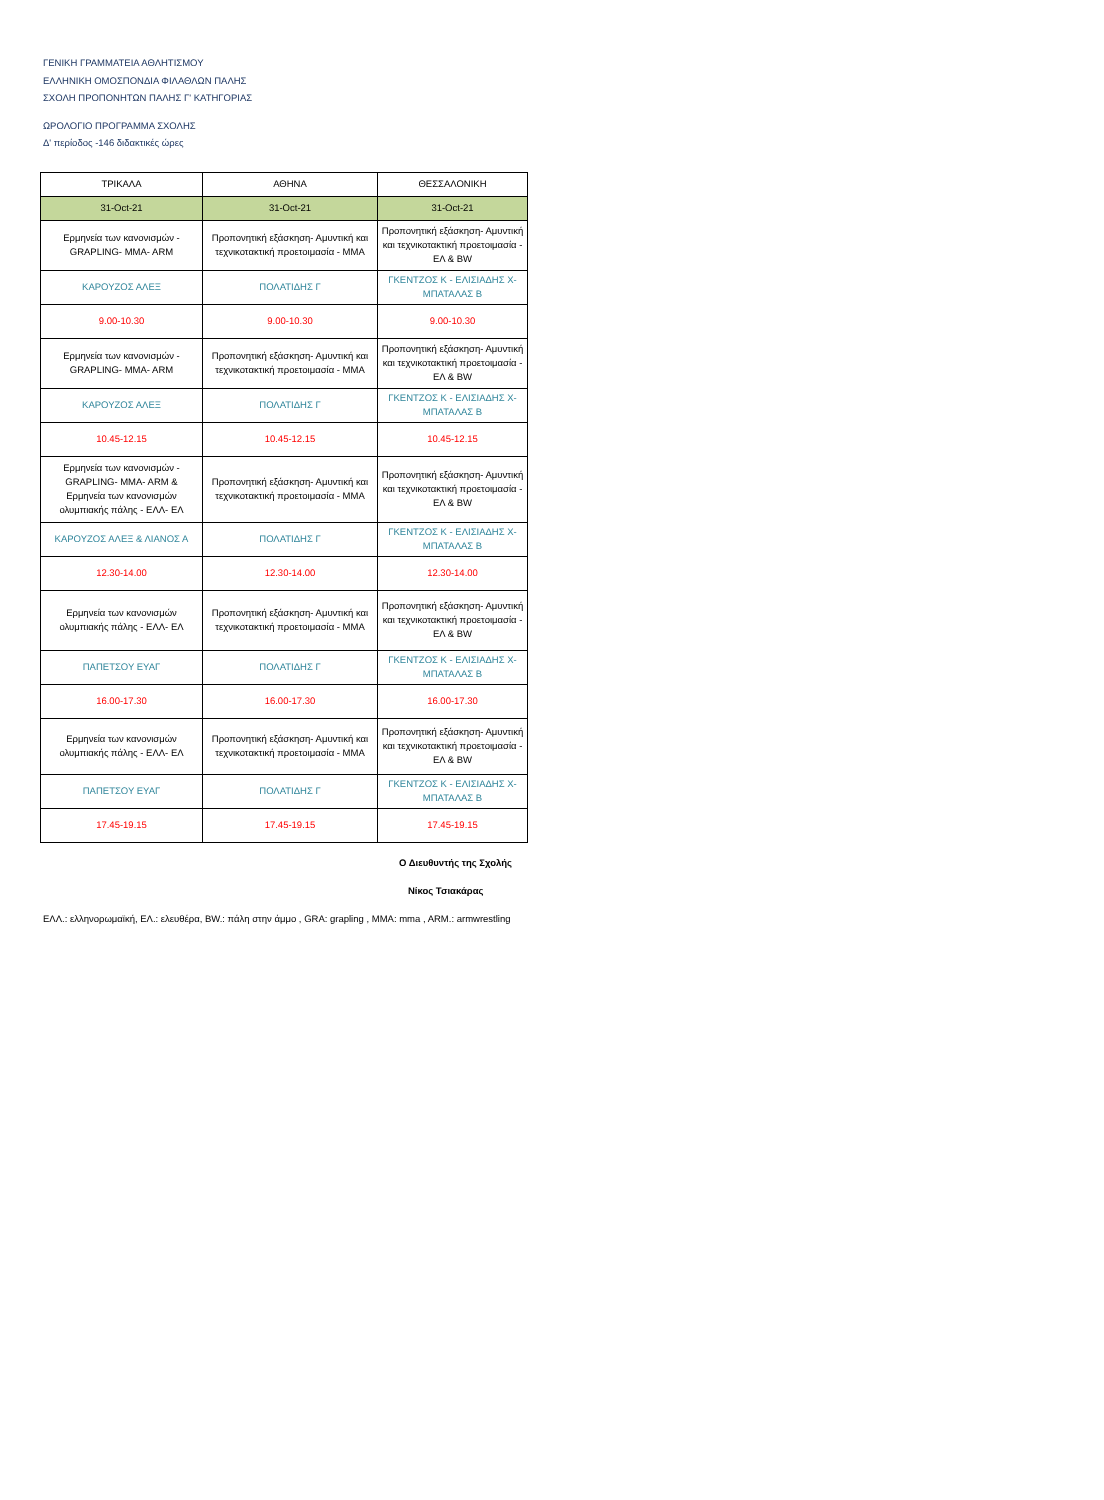ΓΕΝΙΚΗ ΓΡΑΜΜΑΤΕΙΑ ΑΘΛΗΤΙΣΜΟΥ
ΕΛΛΗΝΙΚΗ ΟΜΟΣΠΟΝΔΙΑ ΦΙΛΑΘΛΩΝ ΠΑΛΗΣ
ΣΧΟΛΗ ΠΡΟΠΟΝΗΤΩΝ ΠΑΛΗΣ Γ' ΚΑΤΗΓΟΡΙΑΣ
ΩΡΟΛΟΓΙΟ ΠΡΟΓΡΑΜΜΑ ΣΧΟΛΗΣ
Δ' περίοδος -146 διδακτικές ώρες
| ΤΡΙΚΑΛΑ | ΑΘΗΝΑ | ΘΕΣΣΑΛΟΝΙΚΗ |
| 31-Oct-21 | 31-Oct-21 | 31-Oct-21 |
| Ερμηνεία των κανονισμών - GRAPLING- MMA- ARM | Προπονητική εξάσκηση- Αμυντική και τεχνικοτακτική προετοιμασία - MMA | Προπονητική εξάσκηση- Αμυντική και τεχνικοτακτική προετοιμασία - ΕΛ & BW |
| ΚΑΡΟΥΖΟΣ ΑΛΕΞ | ΠΟΛΑΤΙΔΗΣ Γ | ΓΚΕΝΤΖΟΣ Κ - ΕΛΙΣΙΑΔΗΣ Χ- ΜΠΑΤΑΛΑΣ Β |
| 9.00-10.30 | 9.00-10.30 | 9.00-10.30 |
| Ερμηνεία των κανονισμών - GRAPLING- MMA- ARM | Προπονητική εξάσκηση- Αμυντική και τεχνικοτακτική προετοιμασία - MMA | Προπονητική εξάσκηση- Αμυντική και τεχνικοτακτική προετοιμασία - ΕΛ & BW |
| ΚΑΡΟΥΖΟΣ ΑΛΕΞ | ΠΟΛΑΤΙΔΗΣ Γ | ΓΚΕΝΤΖΟΣ Κ - ΕΛΙΣΙΑΔΗΣ Χ- ΜΠΑΤΑΛΑΣ Β |
| 10.45-12.15 | 10.45-12.15 | 10.45-12.15 |
| Ερμηνεία των κανονισμών - GRAPLING- MMA- ARM & Ερμηνεία των κανονισμών ολυμπιακής πάλης - ΕΛΛ- ΕΛ | Προπονητική εξάσκηση- Αμυντική και τεχνικοτακτική προετοιμασία - MMA | Προπονητική εξάσκηση- Αμυντική και τεχνικοτακτική προετοιμασία - ΕΛ & BW |
| ΚΑΡΟΥΖΟΣ ΑΛΕΞ & ΛΙΑΝΟΣ Α | ΠΟΛΑΤΙΔΗΣ Γ | ΓΚΕΝΤΖΟΣ Κ - ΕΛΙΣΙΑΔΗΣ Χ- ΜΠΑΤΑΛΑΣ Β |
| 12.30-14.00 | 12.30-14.00 | 12.30-14.00 |
| Ερμηνεία των κανονισμών ολυμπιακής πάλης - ΕΛΛ- ΕΛ | Προπονητική εξάσκηση- Αμυντική και τεχνικοτακτική προετοιμασία - MMA | Προπονητική εξάσκηση- Αμυντική και τεχνικοτακτική προετοιμασία - ΕΛ & BW |
| ΠΑΠΕΤΣΟΥ ΕΥΑΓ | ΠΟΛΑΤΙΔΗΣ Γ | ΓΚΕΝΤΖΟΣ Κ - ΕΛΙΣΙΑΔΗΣ Χ- ΜΠΑΤΑΛΑΣ Β |
| 16.00-17.30 | 16.00-17.30 | 16.00-17.30 |
| Ερμηνεία των κανονισμών ολυμπιακής πάλης - ΕΛΛ- ΕΛ | Προπονητική εξάσκηση- Αμυντική και τεχνικοτακτική προετοιμασία - MMA | Προπονητική εξάσκηση- Αμυντική και τεχνικοτακτική προετοιμασία - ΕΛ & BW |
| ΠΑΠΕΤΣΟΥ ΕΥΑΓ | ΠΟΛΑΤΙΔΗΣ Γ | ΓΚΕΝΤΖΟΣ Κ - ΕΛΙΣΙΑΔΗΣ Χ- ΜΠΑΤΑΛΑΣ Β |
| 17.45-19.15 | 17.45-19.15 | 17.45-19.15 |
Ο Διευθυντής της Σχολής
Νίκος Τσιακάρας
ΕΛΛ.: ελληνορωμαϊκή, ΕΛ.: ελευθέρα, BW.: πάλη στην άμμο , GRA: grapling , MMA: mma , ARM.: armwrestling